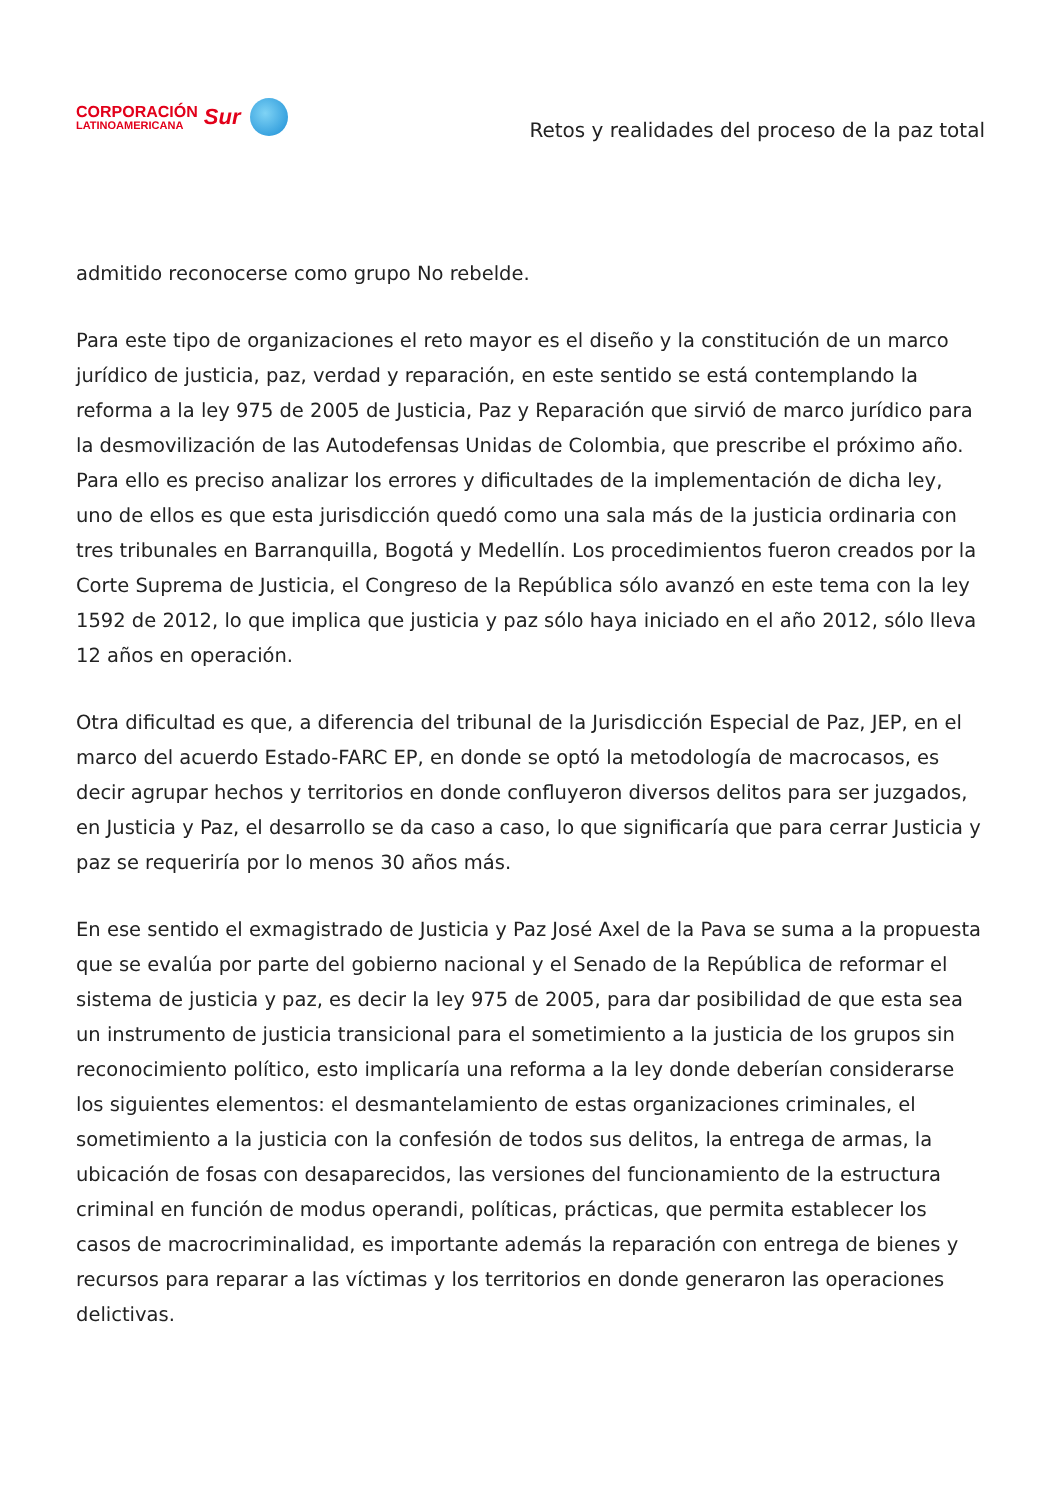CORPORACIÓN
LATINOAMERICANA
Sur
Retos y realidades del proceso de la paz total
admitido reconocerse como grupo No rebelde.
Para este tipo de organizaciones el reto mayor es el diseño y la constitución de un marco jurídico de justicia, paz, verdad y reparación, en este sentido se está contemplando la reforma a la ley 975 de 2005 de Justicia, Paz y Reparación que sirvió de marco jurídico para la desmovilización de las Autodefensas Unidas de Colombia, que prescribe el próximo año. Para ello es preciso analizar los errores y dificultades de la implementación de dicha ley, uno de ellos es que esta jurisdicción quedó como una sala más de la justicia ordinaria con tres tribunales en Barranquilla, Bogotá y Medellín. Los procedimientos fueron creados por la Corte Suprema de Justicia, el Congreso de la República sólo avanzó en este tema con la ley 1592 de 2012, lo que implica que justicia y paz sólo haya iniciado en el año 2012, sólo lleva 12 años en operación.
Otra dificultad es que, a diferencia del tribunal de la Jurisdicción Especial de Paz, JEP, en el marco del acuerdo Estado-FARC EP, en donde se optó la metodología de macrocasos, es decir agrupar hechos y territorios en donde confluyeron diversos delitos para ser juzgados, en Justicia y Paz, el desarrollo se da caso a caso, lo que significaría que para cerrar Justicia y paz se requeriría por lo menos 30 años más.
En ese sentido el exmagistrado de Justicia y Paz José Axel de la Pava se suma a la propuesta que se evalúa por parte del gobierno nacional y el Senado de la República de reformar el sistema de justicia y paz, es decir la ley 975 de 2005, para dar posibilidad de que esta sea un instrumento de justicia transicional para el sometimiento a la justicia de los grupos sin reconocimiento político, esto implicaría una reforma a la ley donde deberían considerarse los siguientes elementos: el desmantelamiento de estas organizaciones criminales, el sometimiento a la justicia con la confesión de todos sus delitos, la entrega de armas, la ubicación de fosas con desaparecidos, las versiones del funcionamiento de la estructura criminal en función de modus operandi, políticas, prácticas, que permita establecer los casos de macrocriminalidad, es importante además la reparación con entrega de bienes y recursos para reparar a las víctimas y los territorios en donde generaron las operaciones delictivas.